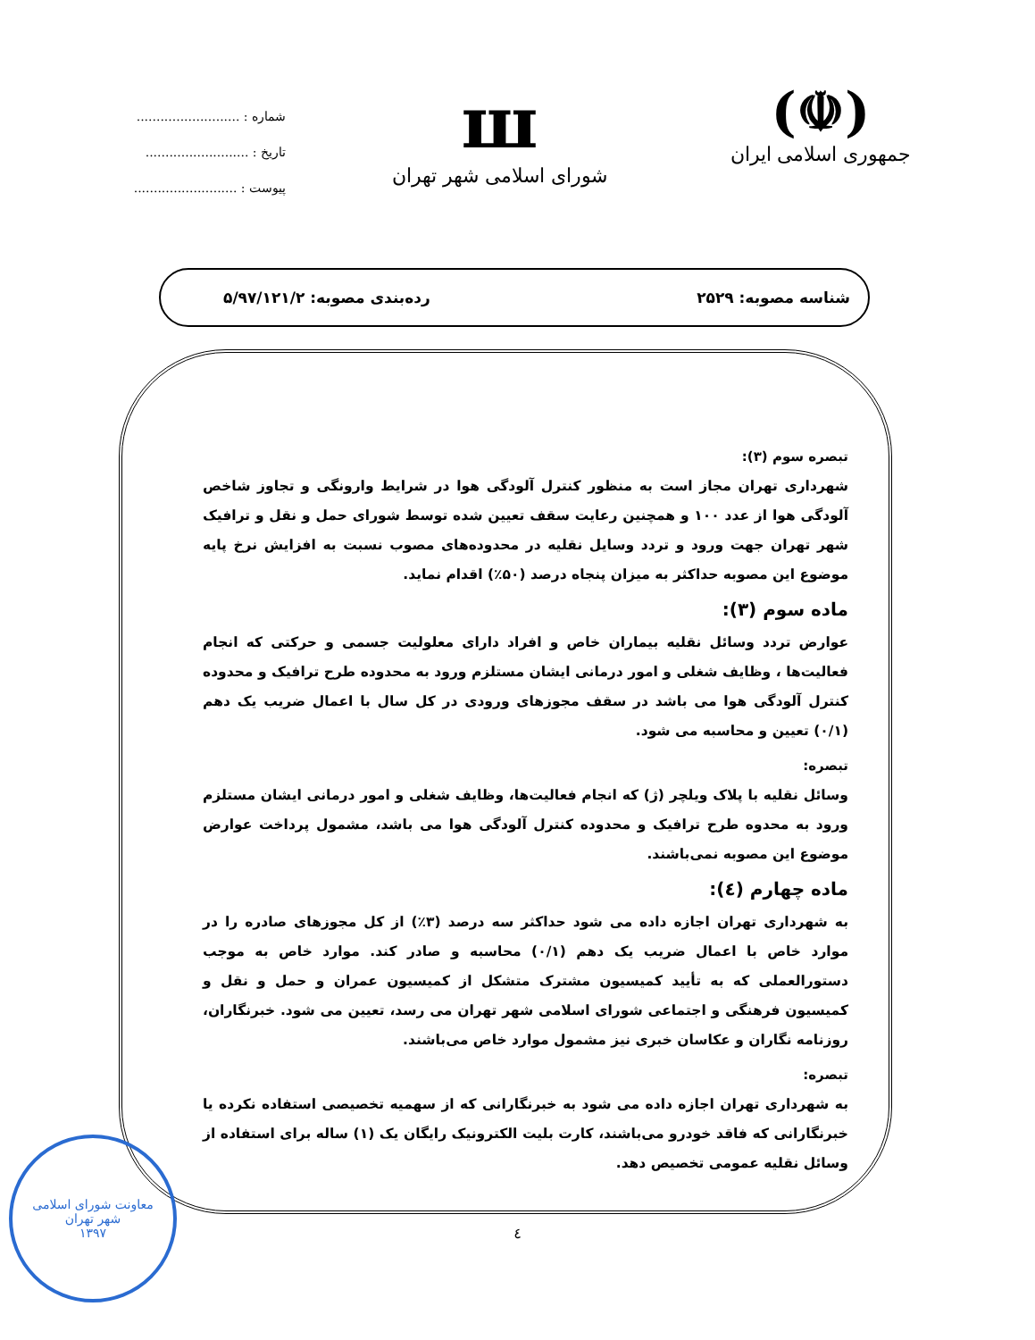(☫)
جمهوری اسلامی ایران
ш
شورای اسلامی شهر تهران
شماره : ..........................
تاریخ : ..........................
پیوست : ..........................
شناسه مصوبه: ۲۵۲۹ رده‌بندی مصوبه: ۵/۹۷/۱۲۱/۲
تبصره سوم (۳):
شهرداری تهران مجاز است به منظور کنترل آلودگی هوا در شرایط وارونگی و تجاوز شاخص آلودگی هوا از عدد ۱۰۰ و همچنین رعایت سقف تعیین شده توسط شورای حمل و نقل و ترافیک شهر تهران جهت ورود و تردد وسایل نقلیه در محدوده‌های مصوب نسبت به افزایش نرخ پایه موضوع این مصوبه حداکثر به میزان پنجاه درصد (۵۰٪) اقدام نماید.
ماده سوم (۳):
عوارض تردد وسائل نقلیه بیماران خاص و افراد دارای معلولیت جسمی و حرکتی که انجام فعالیت‌ها ، وظایف شغلی و امور درمانی ایشان مستلزم ورود به محدوده طرح ترافیک و محدوده کنترل آلودگی هوا می باشد در سقف مجوزهای ورودی در کل سال با اعمال ضریب یک دهم (۰/۱) تعیین و محاسبه می شود.
تبصره:
وسائل نقلیه با پلاک ویلچر (ژ) که انجام فعالیت‌ها، وظایف شغلی و امور درمانی ایشان مستلزم ورود به محدوه طرح ترافیک و محدوده کنترل آلودگی هوا می باشد، مشمول پرداخت عوارض موضوع این مصوبه نمی‌باشند.
ماده چهارم (٤):
به شهرداری تهران اجازه داده می شود حداکثر سه درصد (۳٪) از کل مجوزهای صادره را در موارد خاص با اعمال ضریب یک دهم (۰/۱) محاسبه و صادر کند. موارد خاص به موجب دستورالعملی که به تأیید کمیسیون مشترک متشکل از کمیسیون عمران و حمل و نقل و کمیسیون فرهنگی و اجتماعی شورای اسلامی شهر تهران می رسد، تعیین می شود. خبرنگاران، روزنامه نگاران و عکاسان خبری نیز مشمول موارد خاص می‌باشند.
تبصره:
به شهرداری تهران اجازه داده می شود به خبرنگارانی که از سهمیه تخصیصی استفاده نکرده یا خبرنگارانی که فاقد خودرو می‌باشند، کارت بلیت الکترونیک رایگان یک (۱) ساله برای استفاده از وسائل نقلیه عمومی تخصیص دهد.
٤
معاونت شورای اسلامی
شهر تهران
۱۳۹۷